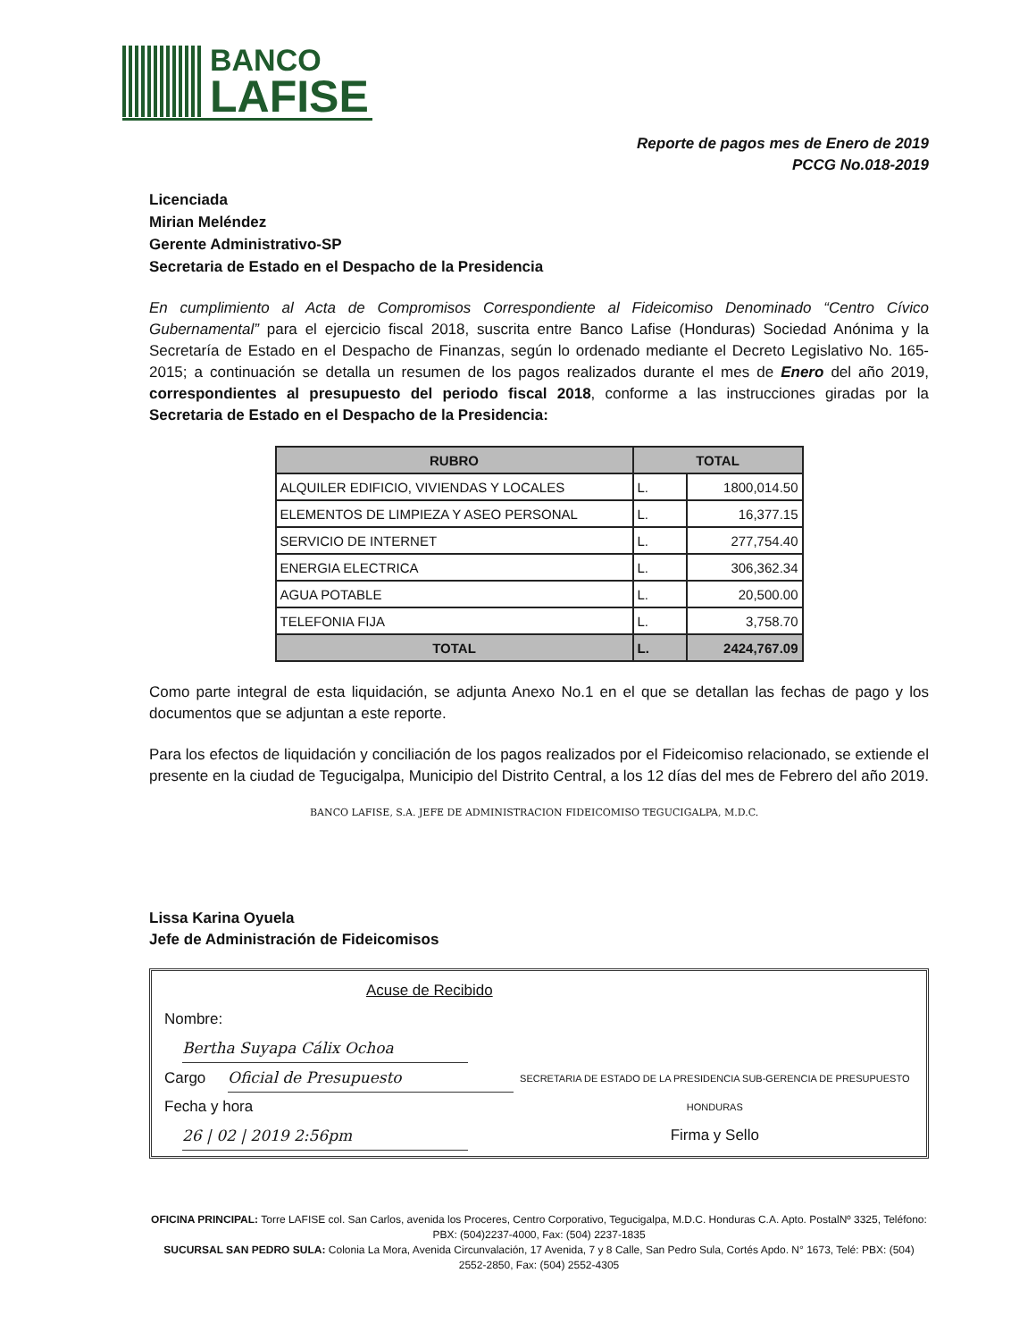BANCO
LAFISE
Reporte de pagos mes de Enero de 2019
PCCG No.018-2019
Licenciada
Mirian Meléndez
Gerente Administrativo-SP
Secretaria de Estado en el Despacho de la Presidencia
En cumplimiento al Acta de Compromisos Correspondiente al Fideicomiso Denominado “Centro Cívico Gubernamental” para el ejercicio fiscal 2018, suscrita entre Banco Lafise (Honduras) Sociedad Anónima y la Secretaría de Estado en el Despacho de Finanzas, según lo ordenado mediante el Decreto Legislativo No. 165-2015; a continuación se detalla un resumen de los pagos realizados durante el mes de Enero del año 2019, correspondientes al presupuesto del periodo fiscal 2018, conforme a las instrucciones giradas por la Secretaria de Estado en el Despacho de la Presidencia:
| RUBRO | TOTAL | |
| --- | --- | --- |
| ALQUILER EDIFICIO, VIVIENDAS Y LOCALES | L. | 1800,014.50 |
| ELEMENTOS DE LIMPIEZA Y ASEO PERSONAL | L. | 16,377.15 |
| SERVICIO DE INTERNET | L. | 277,754.40 |
| ENERGIA ELECTRICA | L. | 306,362.34 |
| AGUA POTABLE | L. | 20,500.00 |
| TELEFONIA FIJA | L. | 3,758.70 |
| TOTAL | L. | 2424,767.09 |
Como parte integral de esta liquidación, se adjunta Anexo No.1 en el que se detallan las fechas de pago y los documentos que se adjuntan a este reporte.
Para los efectos de liquidación y conciliación de los pagos realizados por el Fideicomiso relacionado, se extiende el presente en la ciudad de Tegucigalpa, Municipio del Distrito Central, a los 12 días del mes de Febrero del año 2019.
BANCO LAFISE, S.A. JEFE DE ADMINISTRACION FIDEICOMISO TEGUCIGALPA, M.D.C.
Lissa Karina Oyuela
Jefe de Administración de Fideicomisos
Acuse de Recibido
Nombre: Bertha Suyapa Cálix Ochoa
Cargo Oficial de Presupuesto
Fecha y hora 26 | 02 | 2019 2:56pm
SECRETARIA DE ESTADO DE LA PRESIDENCIA SUB-GERENCIA DE PRESUPUESTO HONDURAS
Firma y Sello
OFICINA PRINCIPAL: Torre LAFISE col. San Carlos, avenida los Proceres, Centro Corporativo, Tegucigalpa, M.D.C. Honduras C.A. Apto. PostalNº 3325, Teléfono: PBX: (504)2237-4000, Fax: (504) 2237-1835
SUCURSAL SAN PEDRO SULA: Colonia La Mora, Avenida Circunvalación, 17 Avenida, 7 y 8 Calle, San Pedro Sula, Cortés Apdo. N° 1673, Telé: PBX: (504) 2552-2850, Fax: (504) 2552-4305